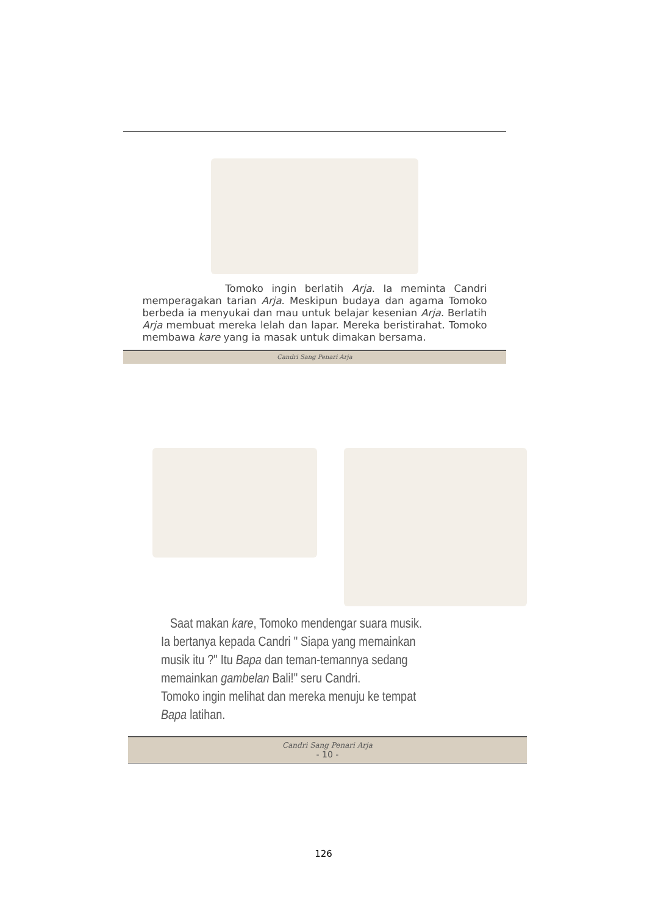Tomoko ingin berlatih Arja. Ia meminta Candri memperagakan tarian Arja. Meskipun budaya dan agama Tomoko berbeda ia menyukai dan mau untuk belajar kesenian Arja. Berlatih Arja membuat mereka lelah dan lapar. Mereka beristirahat. Tomoko membawa kare yang ia masak untuk dimakan bersama.
Candri Sang Penari Arja
Saat makan kare, Tomoko mendengar suara musik.
Ia bertanya kepada Candri " Siapa yang memainkan
musik itu ?" Itu Bapa dan teman-temannya sedang
memainkan gambelan Bali!" seru Candri.
Tomoko ingin melihat dan mereka menuju ke tempat
Bapa latihan.
Candri Sang Penari Arja
- 10 -
126